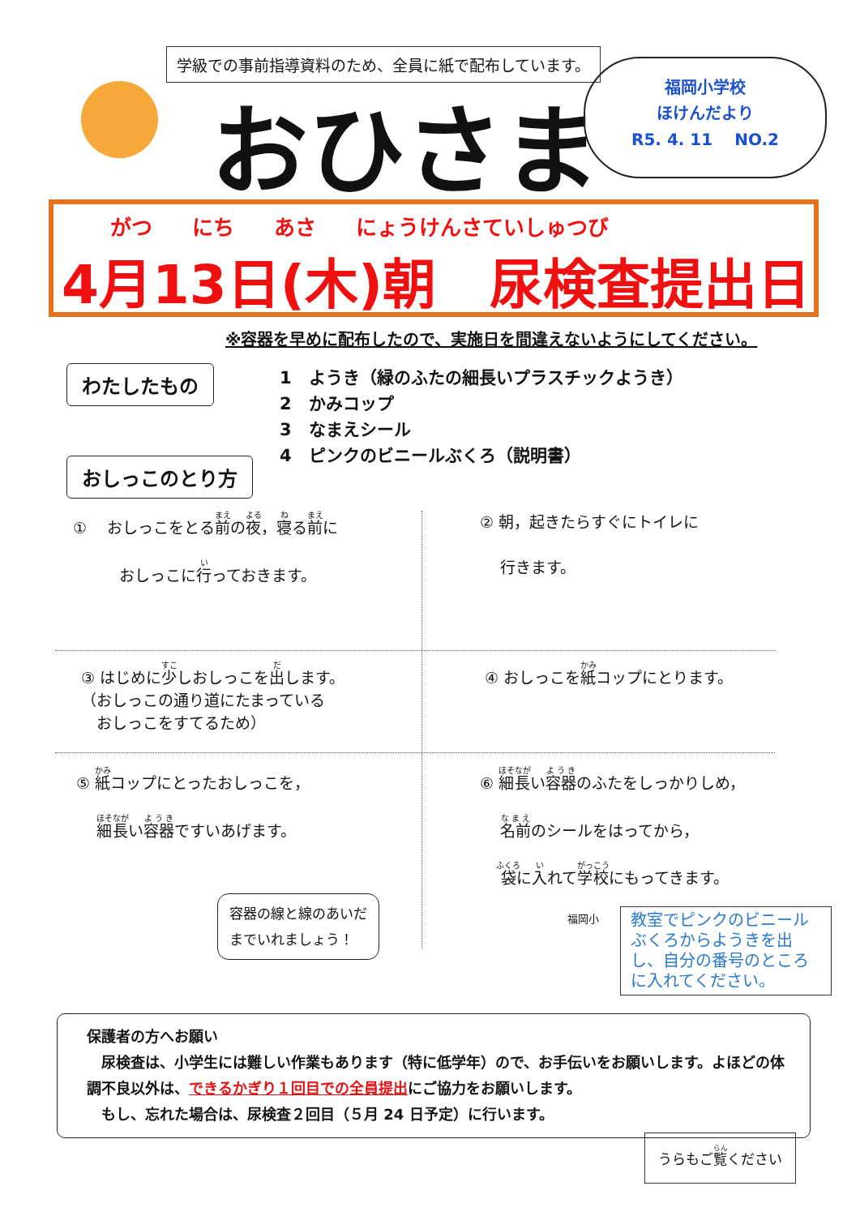学級での事前指導資料のため、全員に紙で配布しています。
おひさま
福岡小学校
ほけんだより
R5. 4. 11 　NO.2
がつ にち あさ にょうけんさていしゅつび
4月13日(木)朝　尿検査提出日
※容器を早めに配布したので、実施日を間違えないようにしてください。
わたしたもの
おしっこのとり方
1　ようき（緑のふたの細長いプラスチックようき）
2　かみコップ
3　なまえシール
4　ピンクのビニールぶくろ（説明書）
① 　おしっこをとる前の夜，寝る前に
　　　おしっこに行っておきます。
② 朝，起きたらすぐにトイレに
　 行きます。
③ はじめに少しおしっこを出します。
（おしっこの通り道にたまっている
　おしっこをすてるため）
④ おしっこを紙コップにとります。
⑤ 紙コップにとったおしっこを，
　 細長い容器ですいあげます。
⑥ 細長い容器のふたをしっかりしめ，
　 名前のシールをはってから，
　 袋に入れて学校にもってきます。
容器の線と線のあいだ
までいれましょう！
福岡小
教室でピンクのビニールぶくろからようきを出し、自分の番号のところに入れてください。
保護者の方へお願い
　尿検査は、小学生には難しい作業もあります（特に低学年）ので、お手伝いをお願いします。よほどの体調不良以外は、できるかぎり１回目での全員提出にご協力をお願いします。
　もし、忘れた場合は、尿検査２回目（５月 24 日予定）に行います。
うらもご覧ください